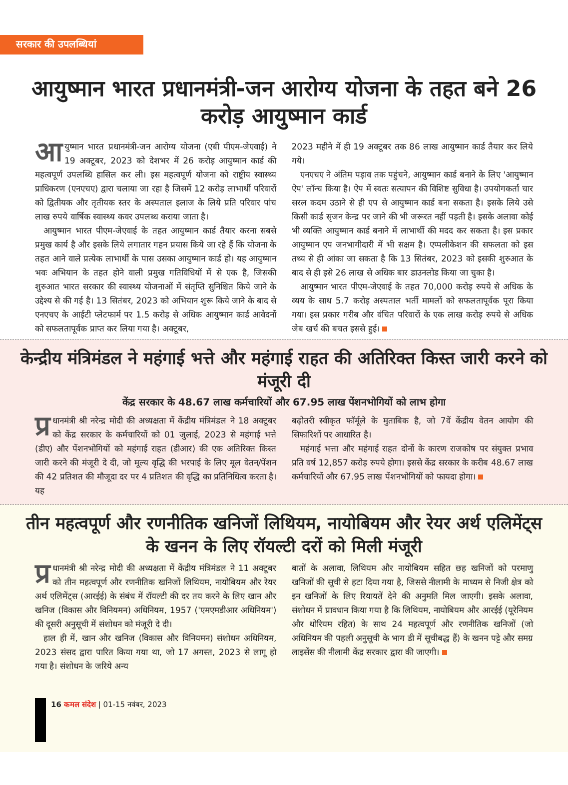सरकार की उपलब्धियां
आयुष्मान भारत प्रधानमंत्री-जन आरोग्य योजना के तहत बने 26 करोड़ आयुष्मान कार्ड
आयुष्मान भारत प्रधानमंत्री-जन आरोग्य योजना (एबी पीएम-जेएवाई) ने 19 अक्टूबर, 2023 को देशभर में 26 करोड़ आयुष्मान कार्ड की महत्वपूर्ण उपलब्धि हासिल कर ली। इस महत्वपूर्ण योजना को राष्ट्रीय स्वास्थ्य प्राधिकरण (एनएचए) द्वारा चलाया जा रहा है जिसमें 12 करोड़ लाभार्थी परिवारों को द्वितीयक और तृतीयक स्तर के अस्पताल इलाज के लिये प्रति परिवार पांच लाख रुपये वार्षिक स्वास्थ्य कवर उपलब्ध कराया जाता है।
 आयुष्मान भारत पीएम-जेएवाई के तहत आयुष्मान कार्ड तैयार करना सबसे प्रमुख कार्य है और इसके लिये लगातार गहन प्रयास किये जा रहे हैं कि योजना के तहत आने वाले प्रत्येक लाभार्थी के पास उसका आयुष्मान कार्ड हो। यह आयुष्मान भवः अभियान के तहत होने वाली प्रमुख गतिविधियों में से एक है, जिसकी शुरुआत भारत सरकार की स्वास्थ्य योजनाओं में संतृप्ति सुनिश्चित किये जाने के उद्देश्य से की गई है। 13 सितंबर, 2023 को अभियान शुरू किये जाने के बाद से एनएचए के आईटी प्लेटफार्म पर 1.5 करोड़ से अधिक आयुष्मान कार्ड आवेदनों को सफलतापूर्वक प्राप्त कर लिया गया है। अक्टूबर,
2023 महीने में ही 19 अक्टूबर तक 86 लाख आयुष्मान कार्ड तैयार कर लिये गये।
 एनएचए ने अंतिम पड़ाव तक पहुंचने, आयुष्मान कार्ड बनाने के लिए 'आयुष्मान ऐप' लॉन्च किया है। ऐप में स्वतः सत्यापन की विशिष्ट सुविधा है। उपयोगकर्ता चार सरल कदम उठाने से ही एप से आयुष्मान कार्ड बना सकता है। इसके लिये उसे किसी कार्ड सृजन केन्द्र पर जाने की भी जरूरत नहीं पड़ती है। इसके अलावा कोई भी व्यक्ति आयुष्मान कार्ड बनाने में लाभार्थी की मदद कर सकता है। इस प्रकार आयुष्मान एप जनभागीदारी में भी सक्षम है। एप्पलीकेशन की सफलता को इस तथ्य से ही आंका जा सकता है कि 13 सितंबर, 2023 को इसकी शुरुआत के बाद से ही इसे 26 लाख से अधिक बार डाउनलोड किया जा चुका है।
 आयुष्मान भारत पीएम-जेएवाई के तहत 70,000 करोड़ रुपये से अधिक के व्यय के साथ 5.7 करोड़ अस्पताल भर्ती मामलों को सफलतापूर्वक पूरा किया गया। इस प्रकार गरीब और वंचित परिवारों के एक लाख करोड़ रुपये से अधिक जेब खर्च की बचत इससे हुई।
केन्द्रीय मंत्रिमंडल ने महंगाई भत्ते और महंगाई राहत की अतिरिक्त किस्त जारी करने को मंजूरी दी
केंद्र सरकार के 48.67 लाख कर्मचारियों और 67.95 लाख पेंशनभोगियों को लाभ होगा
प्र धानमंत्री श्री नरेन्द्र मोदी की अध्यक्षता में केंद्रीय मंत्रिमंडल ने 18 अक्टूबर को केंद्र सरकार के कर्मचारियों को 01 जुलाई, 2023 से महंगाई भत्ते (डीए) और पेंशनभोगियों को महंगाई राहत (डीआर) की एक अतिरिक्त किस्त जारी करने की मंजूरी दे दी, जो मूल्य वृद्धि की भरपाई के लिए मूल वेतन/पेंशन की 42 प्रतिशत की मौजूदा दर पर 4 प्रतिशत की वृद्धि का प्रतिनिधित्व करता है। यह
बढ़ोतरी स्वीकृत फॉर्मूले के मुताबिक है, जो 7वें केंद्रीय वेतन आयोग की सिफारिशों पर आधारित है।
 महंगाई भत्ता और महंगाई राहत दोनों के कारण राजकोष पर संयुक्त प्रभाव प्रति वर्ष 12,857 करोड़ रुपये होगा। इससे केंद्र सरकार के करीब 48.67 लाख कर्मचारियों और 67.95 लाख पेंशनभोगियों को फायदा होगा।
तीन महत्वपूर्ण और रणनीतिक खनिजों लिथियम, नायोबियम और रेयर अर्थ एलिमेंट्स के खनन के लिए रॉयल्टी दरों को मिली मंजूरी
प्र धानमंत्री श्री नरेन्द्र मोदी की अध्यक्षता में केंद्रीय मंत्रिमंडल ने 11 अक्टूबर को तीन महत्वपूर्ण और रणनीतिक खनिजों लिथियम, नायोबियम और रेयर अर्थ एलिमेंट्स (आरईई) के संबंध में रॉयल्टी की दर तय करने के लिए खान और खनिज (विकास और विनियमन) अधिनियम, 1957 ('एमएमडीआर अधिनियम') की दूसरी अनुसूची में संशोधन को मंजूरी दे दी।
 हाल ही में, खान और खनिज (विकास और विनियमन) संशोधन अधिनियम, 2023 संसद द्वारा पारित किया गया था, जो 17 अगस्त, 2023 से लागू हो गया है। संशोधन के जरिये अन्य
बातों के अलावा, लिथियम और नायोबियम सहित छह खनिजों को परमाणु खनिजों की सूची से हटा दिया गया है, जिससे नीलामी के माध्यम से निजी क्षेत्र को इन खनिजों के लिए रियायतें देने की अनुमति मिल जाएगी। इसके अलावा, संशोधन में प्रावधान किया गया है कि लिथियम, नायोबियम और आरईई (यूरेनियम और थोरियम रहित) के साथ 24 महत्वपूर्ण और रणनीतिक खनिजों (जो अधिनियम की पहली अनुसूची के भाग डी में सूचीबद्ध हैं) के खनन पट्टे और समग्र लाइसेंस की नीलामी केंद्र सरकार द्वारा की जाएगी।
16 कमल संदेश | 01-15 नवंबर, 2023